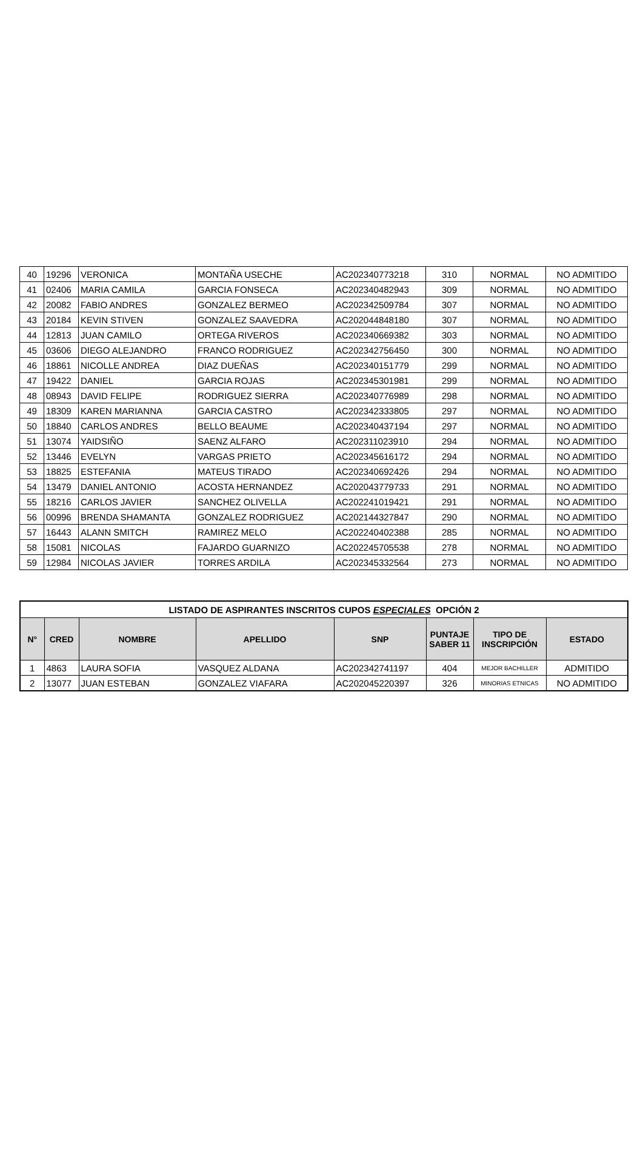| 40 | 19296 | VERONICA | MONTAÑA USECHE | AC202340773218 | 310 | NORMAL | NO ADMITIDO |
| 41 | 02406 | MARIA CAMILA | GARCIA FONSECA | AC202340482943 | 309 | NORMAL | NO ADMITIDO |
| 42 | 20082 | FABIO ANDRES | GONZALEZ BERMEO | AC202342509784 | 307 | NORMAL | NO ADMITIDO |
| 43 | 20184 | KEVIN STIVEN | GONZALEZ SAAVEDRA | AC202044848180 | 307 | NORMAL | NO ADMITIDO |
| 44 | 12813 | JUAN CAMILO | ORTEGA RIVEROS | AC202340669382 | 303 | NORMAL | NO ADMITIDO |
| 45 | 03606 | DIEGO ALEJANDRO | FRANCO RODRIGUEZ | AC202342756450 | 300 | NORMAL | NO ADMITIDO |
| 46 | 18861 | NICOLLE ANDREA | DIAZ DUEÑAS | AC202340151779 | 299 | NORMAL | NO ADMITIDO |
| 47 | 19422 | DANIEL | GARCIA ROJAS | AC202345301981 | 299 | NORMAL | NO ADMITIDO |
| 48 | 08943 | DAVID FELIPE | RODRIGUEZ SIERRA | AC202340776989 | 298 | NORMAL | NO ADMITIDO |
| 49 | 18309 | KAREN MARIANNA | GARCIA CASTRO | AC202342333805 | 297 | NORMAL | NO ADMITIDO |
| 50 | 18840 | CARLOS ANDRES | BELLO BEAUME | AC202340437194 | 297 | NORMAL | NO ADMITIDO |
| 51 | 13074 | YAIDSIÑO | SAENZ ALFARO | AC202311023910 | 294 | NORMAL | NO ADMITIDO |
| 52 | 13446 | EVELYN | VARGAS PRIETO | AC202345616172 | 294 | NORMAL | NO ADMITIDO |
| 53 | 18825 | ESTEFANIA | MATEUS TIRADO | AC202340692426 | 294 | NORMAL | NO ADMITIDO |
| 54 | 13479 | DANIEL ANTONIO | ACOSTA HERNANDEZ | AC202043779733 | 291 | NORMAL | NO ADMITIDO |
| 55 | 18216 | CARLOS JAVIER | SANCHEZ OLIVELLA | AC202241019421 | 291 | NORMAL | NO ADMITIDO |
| 56 | 00996 | BRENDA SHAMANTA | GONZALEZ RODRIGUEZ | AC202144327847 | 290 | NORMAL | NO ADMITIDO |
| 57 | 16443 | ALANN SMITCH | RAMIREZ MELO | AC202240402388 | 285 | NORMAL | NO ADMITIDO |
| 58 | 15081 | NICOLAS | FAJARDO GUARNIZO | AC202245705538 | 278 | NORMAL | NO ADMITIDO |
| 59 | 12984 | NICOLAS JAVIER | TORRES ARDILA | AC202345332564 | 273 | NORMAL | NO ADMITIDO |
| LISTADO DE ASPIRANTES INSCRITOS CUPOS ESPECIALES OPCIÓN 2 | | | | | | | |
| --- | --- | --- | --- | --- | --- | --- | --- |
| N° | CRED | NOMBRE | APELLIDO | SNP | PUNTAJE SABER 11 | TIPO DE INSCRIPCIÓN | ESTADO |
| 1 | 4863 | LAURA SOFIA | VASQUEZ ALDANA | AC202342741197 | 404 | MEJOR BACHILLER | ADMITIDO |
| 2 | 13077 | JUAN ESTEBAN | GONZALEZ VIAFARA | AC202045220397 | 326 | MINORIAS ETNICAS | NO ADMITIDO |